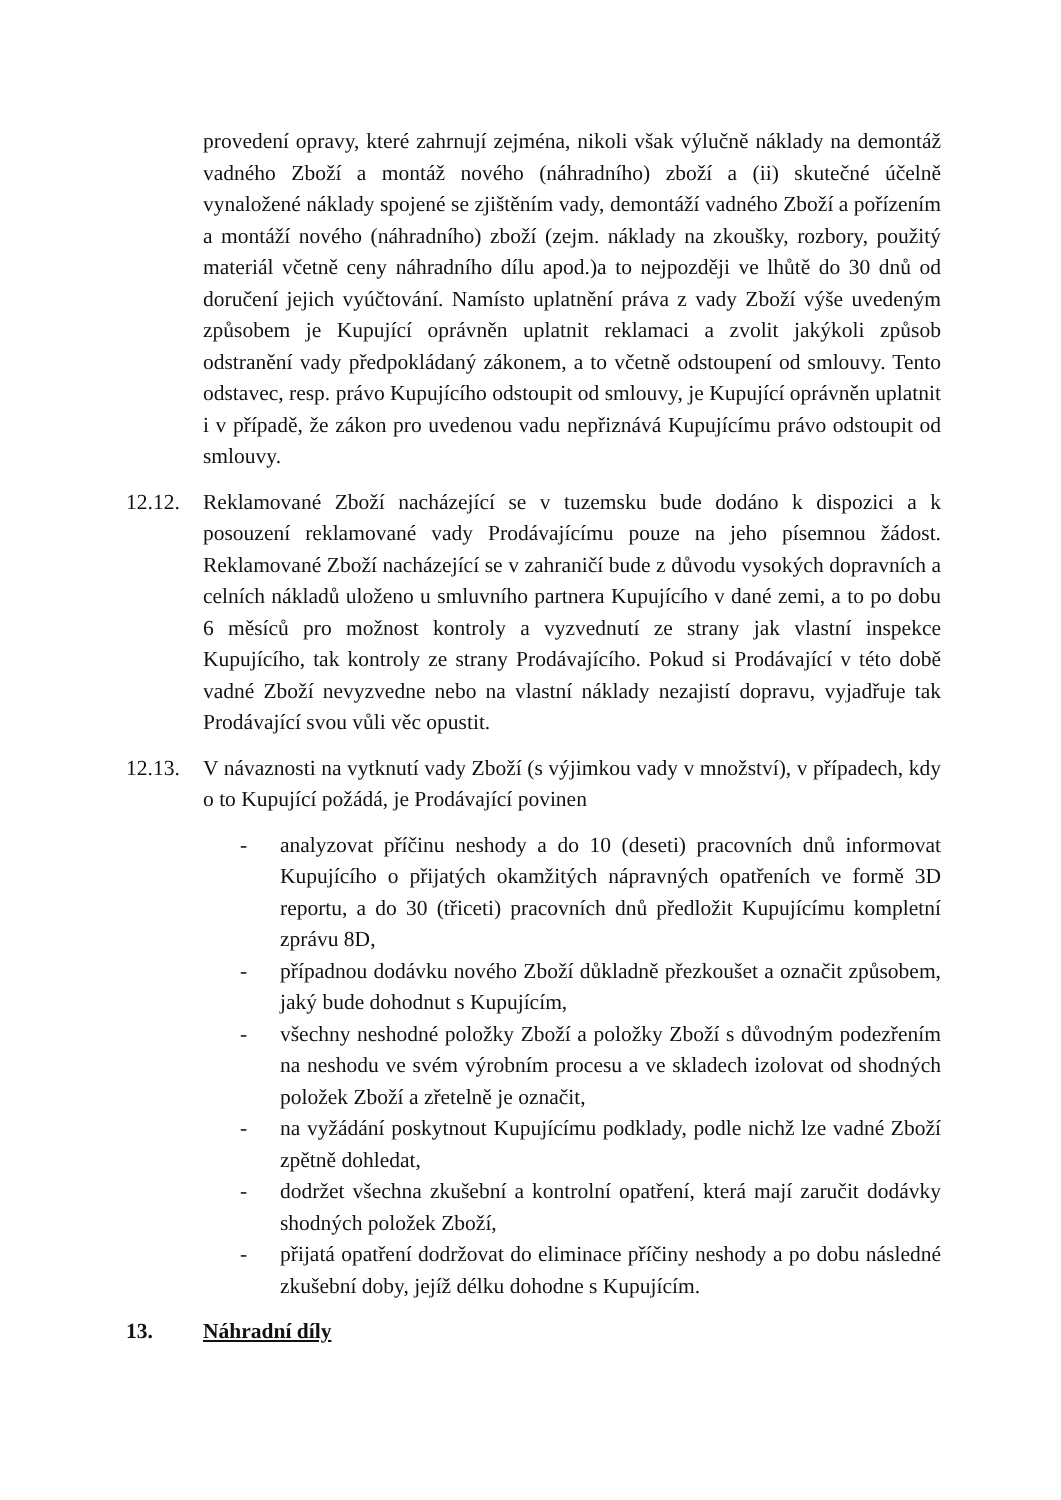provedení opravy, které zahrnují zejména, nikoli však výlučně náklady na demontáž vadného Zboží a montáž nového (náhradního) zboží a (ii) skutečné účelně vynaložené náklady spojené se zjištěním vady, demontáží vadného Zboží a pořízením a montáží nového (náhradního) zboží (zejm. náklady na zkoušky, rozbory, použitý materiál včetně ceny náhradního dílu apod.)a to nejpozději ve lhůtě do 30 dnů od doručení jejich vyúčtování. Namísto uplatnění práva z vady Zboží výše uvedeným způsobem je Kupující oprávněn uplatnit reklamaci a zvolit jakýkoli způsob odstranění vady předpokládaný zákonem, a to včetně odstoupení od smlouvy. Tento odstavec, resp. právo Kupujícího odstoupit od smlouvy, je Kupující oprávněn uplatnit i v případě, že zákon pro uvedenou vadu nepřiznává Kupujícímu právo odstoupit od smlouvy.
12.12. Reklamované Zboží nacházející se v tuzemsku bude dodáno k dispozici a k posouzení reklamované vady Prodávajícímu pouze na jeho písemnou žádost. Reklamované Zboží nacházející se v zahraničí bude z důvodu vysokých dopravních a celních nákladů uloženo u smluvního partnera Kupujícího v dané zemi, a to po dobu 6 měsíců pro možnost kontroly a vyzvednutí ze strany jak vlastní inspekce Kupujícího, tak kontroly ze strany Prodávajícího. Pokud si Prodávající v této době vadné Zboží nevyzvedne nebo na vlastní náklady nezajistí dopravu, vyjadřuje tak Prodávající svou vůli věc opustit.
12.13. V návaznosti na vytknutí vady Zboží (s výjimkou vady v množství), v případech, kdy o to Kupující požádá, je Prodávající povinen
- analyzovat příčinu neshody a do 10 (deseti) pracovních dnů informovat Kupujícího o přijatých okamžitých nápravných opatřeních ve formě 3D reportu, a do 30 (třiceti) pracovních dnů předložit Kupujícímu kompletní zprávu 8D,
- případnou dodávku nového Zboží důkladně přezkoušet a označit způsobem, jaký bude dohodnut s Kupujícím,
- všechny neshodné položky Zboží a položky Zboží s důvodným podezřením na neshodu ve svém výrobním procesu a ve skladech izolovat od shodných položek Zboží a zřetelně je označit,
- na vyžádání poskytnout Kupujícímu podklady, podle nichž lze vadné Zboží zpětně dohledat,
- dodržet všechna zkušební a kontrolní opatření, která mají zaručit dodávky shodných položek Zboží,
- přijatá opatření dodržovat do eliminace příčiny neshody a po dobu následné zkušební doby, jejíž délku dohodne s Kupujícím.
13. Náhradní díly